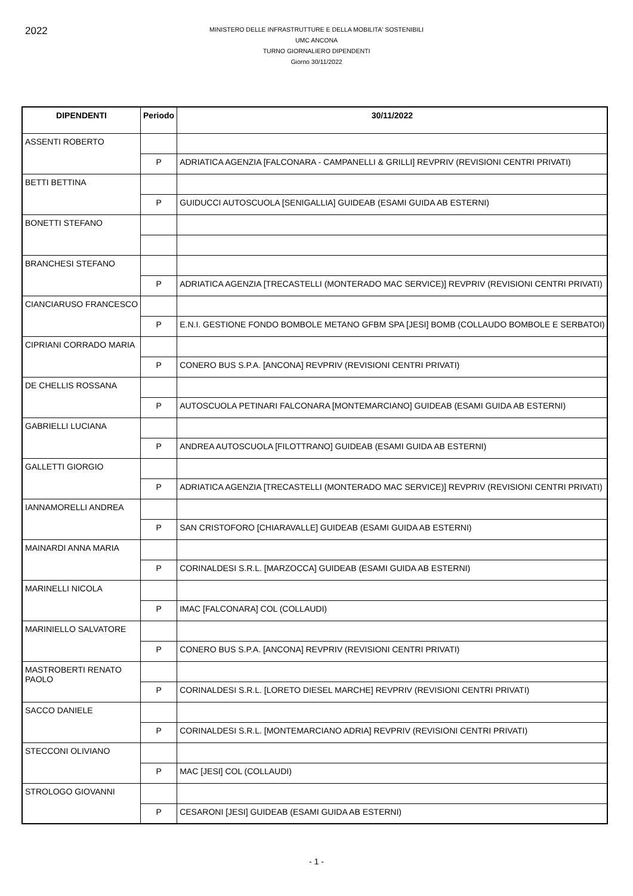2022
MINISTERO DELLE INFRASTRUTTURE E DELLA MOBILITA' SOSTENIBILI
UMC ANCONA
TURNO GIORNALIERO DIPENDENTI
Giorno 30/11/2022
| DIPENDENTI | Periodo | 30/11/2022 |
| --- | --- | --- |
| ASSENTI ROBERTO | | |
| | P | ADRIATICA AGENZIA [FALCONARA - CAMPANELLI & GRILLI] REVPRIV (REVISIONI CENTRI PRIVATI) |
| BETTI BETTINA | | |
| | P | GUIDUCCI AUTOSCUOLA [SENIGALLIA] GUIDEAB (ESAMI GUIDA AB ESTERNI) |
| BONETTI STEFANO | | |
| BRANCHESI STEFANO | | |
| | P | ADRIATICA AGENZIA [TRECASTELLI (MONTERADO MAC SERVICE)] REVPRIV (REVISIONI CENTRI PRIVATI) |
| CIANCIARUSO FRANCESCO | | |
| | P | E.N.I. GESTIONE FONDO BOMBOLE METANO GFBM SPA [JESI] BOMB (COLLAUDO BOMBOLE E SERBATOI) |
| CIPRIANI CORRADO MARIA | | |
| | P | CONERO BUS S.P.A. [ANCONA] REVPRIV (REVISIONI CENTRI PRIVATI) |
| DE CHELLIS ROSSANA | | |
| | P | AUTOSCUOLA PETINARI FALCONARA [MONTEMARCIANO] GUIDEAB (ESAMI GUIDA AB ESTERNI) |
| GABRIELLI LUCIANA | | |
| | P | ANDREA AUTOSCUOLA [FILOTTRANO] GUIDEAB (ESAMI GUIDA AB ESTERNI) |
| GALLETTI GIORGIO | | |
| | P | ADRIATICA AGENZIA [TRECASTELLI (MONTERADO MAC SERVICE)] REVPRIV (REVISIONI CENTRI PRIVATI) |
| IANNAMORELLI ANDREA | | |
| | P | SAN CRISTOFORO [CHIARAVALLE] GUIDEAB (ESAMI GUIDA AB ESTERNI) |
| MAINARDI ANNA MARIA | | |
| | P | CORINALDESI S.R.L. [MARZOCCA] GUIDEAB (ESAMI GUIDA AB ESTERNI) |
| MARINELLI NICOLA | | |
| | P | IMAC [FALCONARA] COL (COLLAUDI) |
| MARINIELLO SALVATORE | | |
| | P | CONERO BUS S.P.A. [ANCONA] REVPRIV (REVISIONI CENTRI PRIVATI) |
| MASTROBERTI RENATO PAOLO | | |
| | P | CORINALDESI S.R.L. [LORETO DIESEL MARCHE] REVPRIV (REVISIONI CENTRI PRIVATI) |
| SACCO DANIELE | | |
| | P | CORINALDESI S.R.L. [MONTEMARCIANO ADRIA] REVPRIV (REVISIONI CENTRI PRIVATI) |
| STECCONI OLIVIANO | | |
| | P | MAC [JESI] COL (COLLAUDI) |
| STROLOGO GIOVANNI | | |
| | P | CESARONI [JESI] GUIDEAB (ESAMI GUIDA AB ESTERNI) |
- 1 -